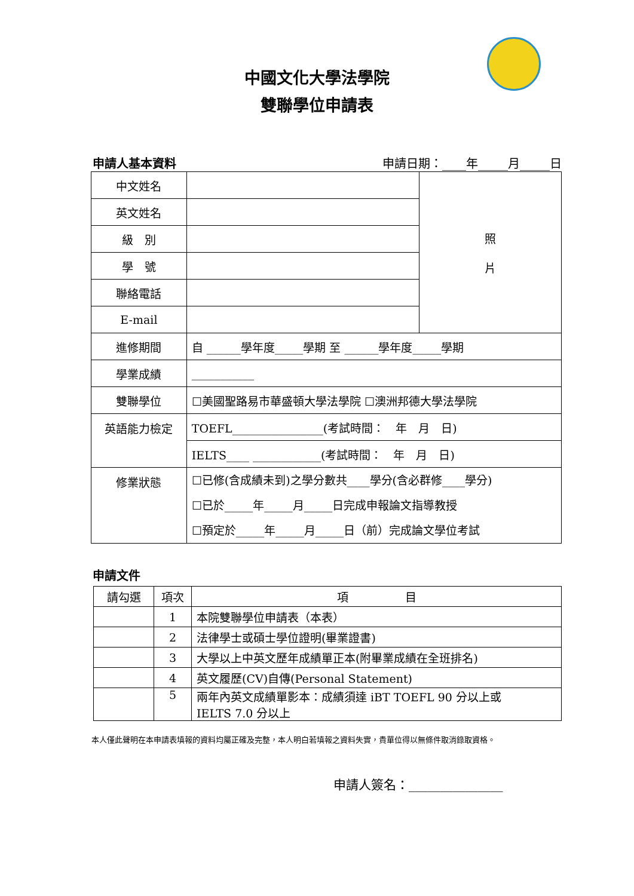中國文化大學法學院
雙聯學位申請表
申請人基本資料 申請日期：____年_____月_____日
| 中文姓名 | | 照 片 |
| 英文姓名 | | |
| 級 別 | | |
| 學 號 | | |
| 聯絡電話 | | |
| E-mail | | |
| 進修期間 | 自 ______學年度_____學期 至 ______學年度_____學期 | |
| 學業成績 | ___________ | |
| 雙聯學位 | ☐美國聖路易市華盛頓大學法學院 ☐澳洲邦德大學法學院 | |
| 英語能力檢定 | TOEFL________________(考試時間： 年 月 日) | |
| | IELTS____ ____________(考試時間： 年 月 日) | |
| 修業狀態 | ☐已修(含成績未到)之學分數共____學分(含必群修____學分) ☐已於_____年_____月_____日完成申報論文指導教授 ☐預定於_____年_____月_____日（前）完成論文學位考試 | |
申請文件
| 請勾選 | 項次 | 項 目 |
| --- | --- | --- |
| | 1 | 本院雙聯學位申請表（本表） |
| | 2 | 法律學士或碩士學位證明(畢業證書) |
| | 3 | 大學以上中英文歷年成績單正本(附畢業成績在全班排名) |
| | 4 | 英文履歷(CV)自傳(Personal Statement) |
| | 5 | 兩年內英文成績單影本：成績須達 iBT TOEFL 90 分以上或 IELTS 7.0 分以上 |
本人僅此聲明在本申請表填報的資料均屬正確及完整，本人明白若填報之資料失實，貴單位得以無條件取消錄取資格。
申請人簽名：_______________